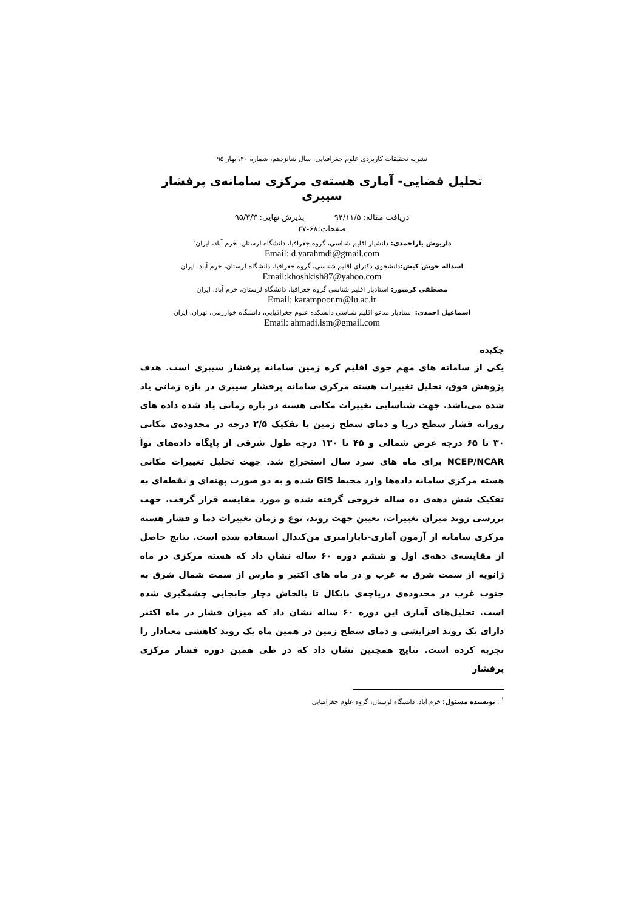نشریه تحقیقات کاربردی علوم جغرافیایی، سال شانزدهم، شماره ۴۰، بهار ۹۵
تحلیل فضایی- آماری هسته‌ی مرکزی سامانه‌ی پرفشار سیبری
دریافت مقاله: ۹۴/۱۱/۵ پذیرش نهایی: ۹۵/۳/۳
صفحات:۶۸-۴۷
داریوش یاراحمدی: دانشیار اقلیم شناسی، گروه جغرافیا، دانشگاه لرستان، خرم آباد، ایران<sup>۱</sup>
Email: d.yarahmdi@gmail.com
اسداله خوش کیش: دانشجوی دکترای اقلیم شناسی، گروه جغرافیا، دانشگاه لرستان، خرم آباد، ایران
Email:khoshkish87@yahoo.com
مصطفی کرمپور: استادیار اقلیم شناسی گروه جغرافیا، دانشگاه لرستان، خرم آباد، ایران
Email: karampoor.m@lu.ac.ir
اسماعیل احمدی: استادیار مدعو اقلیم شناسی دانشکده علوم جغرافیایی، دانشگاه خوارزمی، تهران، ایران
Email: ahmadi.ism@gmail.com
چکیده
یکی از سامانه های مهم جوی اقلیم کره زمین سامانه پرفشار سیبری است. هدف پژوهش فوق، تحلیل تغییرات هسته مرکزی سامانه پرفشار سیبری در بازه زمانی یاد شده می‌باشد. جهت شناسایی تغییرات مکانی هسته در بازه زمانی یاد شده داده های روزانه فشار سطح دریا و دمای سطح زمین با تفکیک ۲/۵ درجه در محدوده‌ی مکانی ۳۰ تا ۶۵ درجه عرض شمالی و ۴۵ تا ۱۳۰ درجه طول شرقی از پایگاه داده‌های نوآ NCEP/NCAR برای ماه های سرد سال استخراج شد. جهت تحلیل تغییرات مکانی هسته مرکزی سامانه داده‌ها وارد محیط GIS شده و به دو صورت پهنه‌ای و نقطه‌ای به تفکیک شش دهه‌ی ده ساله خروجی گرفته شده و مورد مقایسه قرار گرفت. جهت بررسی روند میزان تغییرات، تعیین جهت روند، نوع و زمان تغییرات دما و فشار هسته مرکزی سامانه از آزمون آماری-ناپارامتری من‌کندال استفاده شده است. نتایج حاصل از مقایسه‌ی دهه‌ی اول و ششم دوره ۶۰ ساله نشان داد که هسته مرکزی در ماه ژانویه از سمت شرق به غرب و در ماه های اکتبر و مارس از سمت شمال شرق به جنوب غرب در محدوده‌ی دریاچه‌ی بایکال تا بالخاش دچار جابجایی چشمگیری شده است. تحلیل‌های آماری این دوره ۶۰ ساله نشان داد که میزان فشار در ماه اکتبر دارای یک روند افزایشی و دمای سطح زمین در همین ماه یک روند کاهشی معنادار را تجربه کرده است. نتایج همچنین نشان داد که در طی همین دوره فشار مرکزی پرفشار
<sup>۱</sup> . نویسنده مسئول: خرم آباد، دانشگاه لرستان، گروه علوم جغرافیایی